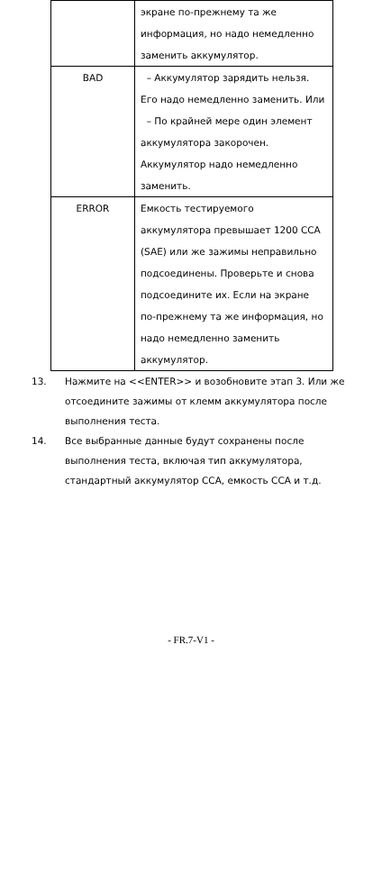| | экране по-прежнему та же информация, но надо немедленно заменить аккумулятор. |
| BAD | – Аккумулятор зарядить нельзя. Его надо немедленно заменить. Или – По крайней мере один элемент аккумулятора закорочен. Аккумулятор надо немедленно заменить. |
| ERROR | Емкость тестируемого аккумулятора превышает 1200 CCA (SAE) или же зажимы неправильно подсоединены. Проверьте и снова подсоедините их. Если на экране по-прежнему та же информация, но надо немедленно заменить аккумулятор. |
13. Нажмите на <<ENTER>> и возобновите этап 3. Или же отсоедините зажимы от клемм аккумулятора после выполнения теста.
14. Все выбранные данные будут сохранены после выполнения теста, включая тип аккумулятора, стандартный аккумулятор CCA, емкость CCA и т.д.
- FR.7-V1 -